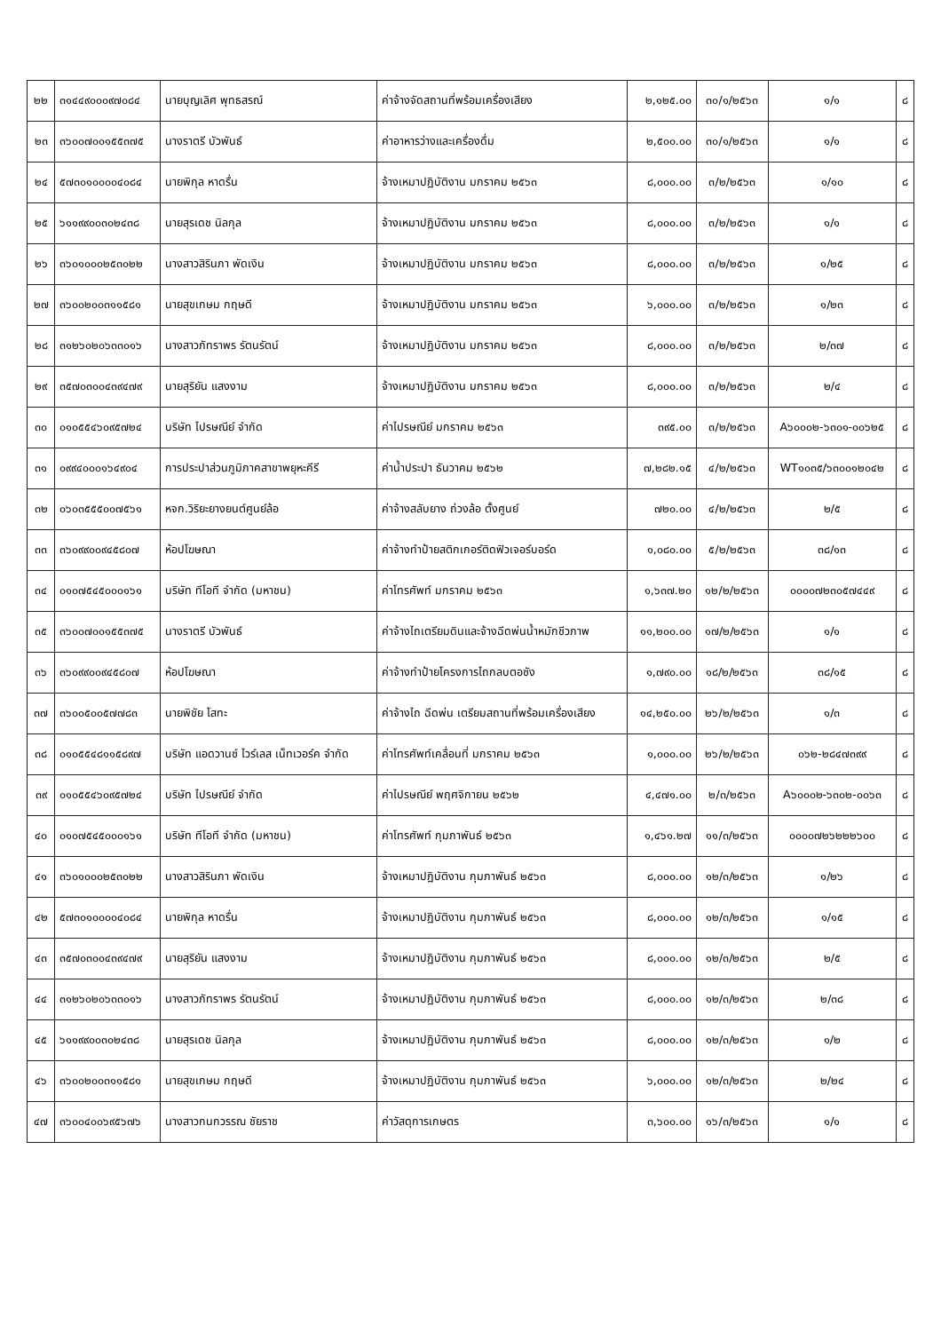| ๒๒ | ๓๑๔๔๙๐๐๐๙๗๐๘๔ | นายบุญเลิศ พุทธสรณ์ | ค่าจ้างจัดสถานที่พร้อมเครื่องเสียง | ๒,๑๒๕.๐๐ | ๓๐/๑/๒๕๖๓ | ๑/๑ | ๘ |
| ๒๓ | ๓๖๐๐๗๐๐๑๕๕๓๗๕ | นางราตรี บัวพันธ์ | ค่าอาหารว่างและเครื่องดื่ม | ๒,๕๐๐.๐๐ | ๓๐/๑/๒๕๖๓ | ๑/๑ | ๘ |
| ๒๔ | ๕๗๓๐๑๐๐๐๐๔๐๘๔ | นายพิกุล หาดรื่น | จ้างเหมาปฏิบัติงาน มกราคม ๒๕๖๓ | ๘,๐๐๐.๐๐ | ๓/๒/๒๕๖๓ | ๑/๑๐ | ๘ |
| ๒๕ | ๖๑๑๙๙๐๐๓๐๒๔๓๘ | นายสุรเดช นิลกุล | จ้างเหมาปฏิบัติงาน มกราคม ๒๕๖๓ | ๘,๐๐๐.๐๐ | ๓/๒/๒๕๖๓ | ๑/๑ | ๘ |
| ๒๖ | ๓๖๐๑๐๐๐๒๕๓๐๒๒ | นางสาวสิรินภา พัดเงิน | จ้างเหมาปฏิบัติงาน มกราคม ๒๕๖๓ | ๘,๐๐๐.๐๐ | ๓/๒/๒๕๖๓ | ๑/๒๕ | ๘ |
| ๒๗ | ๓๖๐๐๒๐๐๓๑๑๕๘๑ | นายสุขเกษม กฤษดี | จ้างเหมาปฏิบัติงาน มกราคม ๒๕๖๓ | ๖,๐๐๐.๐๐ | ๓/๒/๒๕๖๓ | ๑/๒๓ | ๘ |
| ๒๘ | ๓๑๒๖๐๒๐๖๓๓๐๑๖ | นางสาวภัทราพร รัตนรัตน์ | จ้างเหมาปฏิบัติงาน มกราคม ๒๕๖๓ | ๘,๐๐๐.๐๐ | ๓/๒/๒๕๖๓ | ๒/๓๗ | ๘ |
| ๒๙ | ๓๕๗๐๓๐๐๔๓๙๔๗๙ | นายสุริยัน แสงงาม | จ้างเหมาปฏิบัติงาน มกราคม ๒๕๖๓ | ๘,๐๐๐.๐๐ | ๓/๒/๒๕๖๓ | ๒/๔ | ๘ |
| ๓๐ | ๐๑๐๕๕๔๖๐๙๕๗๒๔ | บริษัท ไปรษณีย์ จำกัด | ค่าไปรษณีย์ มกราคม ๒๕๖๓ | ๓๙๕.๐๐ | ๓/๒/๒๕๖๓ | A๖๐๐๐๒-๖๓๐๑-๐๐๖๒๕ | ๘ |
| ๓๑ | ๐๙๙๔๐๐๐๑๖๔๙๐๔ | การประปาส่วนภูมิภาคสาขาพยุหะคีรี | ค่าน้ำประปา ธันวาคม ๒๕๖๒ | ๗,๒๘๒.๑๕ | ๔/๒/๒๕๖๓ | WT๑๐๓๕/๖๓๐๐๑๒๐๔๒ | ๘ |
| ๓๒ | ๐๖๐๓๕๕๕๐๐๗๕๖๑ | หจก.วิริยะยางยนต์ศูนย์ล้อ | ค่าจ้างสลับยาง ถ่วงล้อ ตั้งศูนย์ | ๗๒๐.๐๐ | ๔/๒/๒๕๖๓ | ๒/๕ | ๘ |
| ๓๓ | ๓๖๐๙๙๐๐๙๔๕๘๐๗ | ห้อปโฆษณา | ค่าจ้างทำป้ายสติกเกอร์ติดฟิวเจอร์บอร์ด | ๑,๐๘๐.๐๐ | ๕/๒/๒๕๖๓ | ๓๘/๑๓ | ๘ |
| ๓๔ | ๐๑๐๗๕๔๕๐๐๐๑๖๑ | บริษัท ทีโอที จำกัด (มหาชน) | ค่าโทรศัพท์ มกราคม ๒๕๖๓ | ๑,๖๓๗.๒๐ | ๑๒/๒/๒๕๖๓ | ๐๐๐๐๗๒๓๐๕๗๔๔๙ | ๘ |
| ๓๕ | ๓๖๐๐๗๐๐๑๕๕๓๗๕ | นางราตรี บัวพันธ์ | ค่าจ้างไถเตรียมดินและจ้างฉีดพ่นน้ำหมักชีวภาพ | ๑๑,๒๐๐.๐๐ | ๑๗/๒/๒๕๖๓ | ๑/๑ | ๘ |
| ๓๖ | ๓๖๐๙๙๐๐๙๔๕๘๐๗ | ห้อปโฆษณา | ค่าจ้างทำป้ายโครงการไถกลบตอซัง | ๑,๗๙๐.๐๐ | ๑๘/๒/๒๕๖๓ | ๓๘/๑๕ | ๘ |
| ๓๗ | ๓๖๐๐๕๐๐๕๗๗๘๓ | นายพิชัย โสทะ | ค่าจ้างไถ ฉีดพ่น เตรียมสถานที่พร้อมเครื่องเสียง | ๑๔,๒๕๐.๐๐ | ๒๖/๒/๒๕๖๓ | ๑/๓ | ๘ |
| ๓๘ | ๐๑๐๕๕๔๘๑๑๕๘๙๗ | บริษัท แอดวานซ์ ไวร์เลส เน็ทเวอร์ค จำกัด | ค่าโทรศัพท์เคลื่อนที่ มกราคม ๒๕๖๓ | ๑,๐๐๐.๐๐ | ๒๖/๒/๒๕๖๓ | ๐๖๒-๒๘๔๗๓๙๙ | ๘ |
| ๓๙ | ๐๑๐๕๕๔๖๐๙๕๗๒๔ | บริษัท ไปรษณีย์ จำกัด | ค่าไปรษณีย์ พฤศจิกายน ๒๕๖๒ | ๔,๔๗๑.๐๐ | ๒/๓/๒๕๖๓ | A๖๐๐๐๒-๖๓๐๒-๐๐๖๓ | ๘ |
| ๔๐ | ๐๑๐๗๕๔๕๐๐๐๑๖๑ | บริษัท ทีโอที จำกัด (มหาชน) | ค่าโทรศัพท์ กุมภาพันธ์ ๒๕๖๓ | ๑,๔๖๑.๒๗ | ๑๑/๓/๒๕๖๓ | ๐๐๐๐๗๒๖๒๒๒๖๐๐ | ๘ |
| ๔๑ | ๓๖๐๑๐๐๐๒๕๓๐๒๒ | นางสาวสิรินภา พัดเงิน | จ้างเหมาปฏิบัติงาน กุมภาพันธ์ ๒๕๖๓ | ๘,๐๐๐.๐๐ | ๑๒/๓/๒๕๖๓ | ๑/๒๖ | ๘ |
| ๔๒ | ๕๗๓๐๑๐๐๐๐๔๐๘๔ | นายพิกุล หาดรื่น | จ้างเหมาปฏิบัติงาน กุมภาพันธ์ ๒๕๖๓ | ๘,๐๐๐.๐๐ | ๑๒/๓/๒๕๖๓ | ๑/๑๕ | ๘ |
| ๔๓ | ๓๕๗๐๓๐๐๔๓๙๔๗๙ | นายสุริยัน แสงงาม | จ้างเหมาปฏิบัติงาน กุมภาพันธ์ ๒๕๖๓ | ๘,๐๐๐.๐๐ | ๑๒/๓/๒๕๖๓ | ๒/๕ | ๘ |
| ๔๔ | ๓๑๒๖๐๒๐๖๓๓๐๑๖ | นางสาวภัทราพร รัตนรัตน์ | จ้างเหมาปฏิบัติงาน กุมภาพันธ์ ๒๕๖๓ | ๘,๐๐๐.๐๐ | ๑๒/๓/๒๕๖๓ | ๒/๓๘ | ๘ |
| ๔๕ | ๖๑๑๙๙๐๐๓๐๒๔๓๘ | นายสุรเดช นิลกุล | จ้างเหมาปฏิบัติงาน กุมภาพันธ์ ๒๕๖๓ | ๘,๐๐๐.๐๐ | ๑๒/๓/๒๕๖๓ | ๑/๒ | ๘ |
| ๔๖ | ๓๖๐๐๒๐๐๓๑๑๕๘๑ | นายสุขเกษม กฤษดี | จ้างเหมาปฏิบัติงาน กุมภาพันธ์ ๒๕๖๓ | ๖,๐๐๐.๐๐ | ๑๒/๓/๒๕๖๓ | ๒/๒๔ | ๘ |
| ๔๗ | ๓๖๐๐๔๐๐๖๙๕๖๗๖ | นางสาวกนกวรรณ ชัยราช | ค่าวัสดุการเกษตร | ๓,๖๐๐.๐๐ | ๑๖/๓/๒๕๖๓ | ๑/๑ | ๘ |